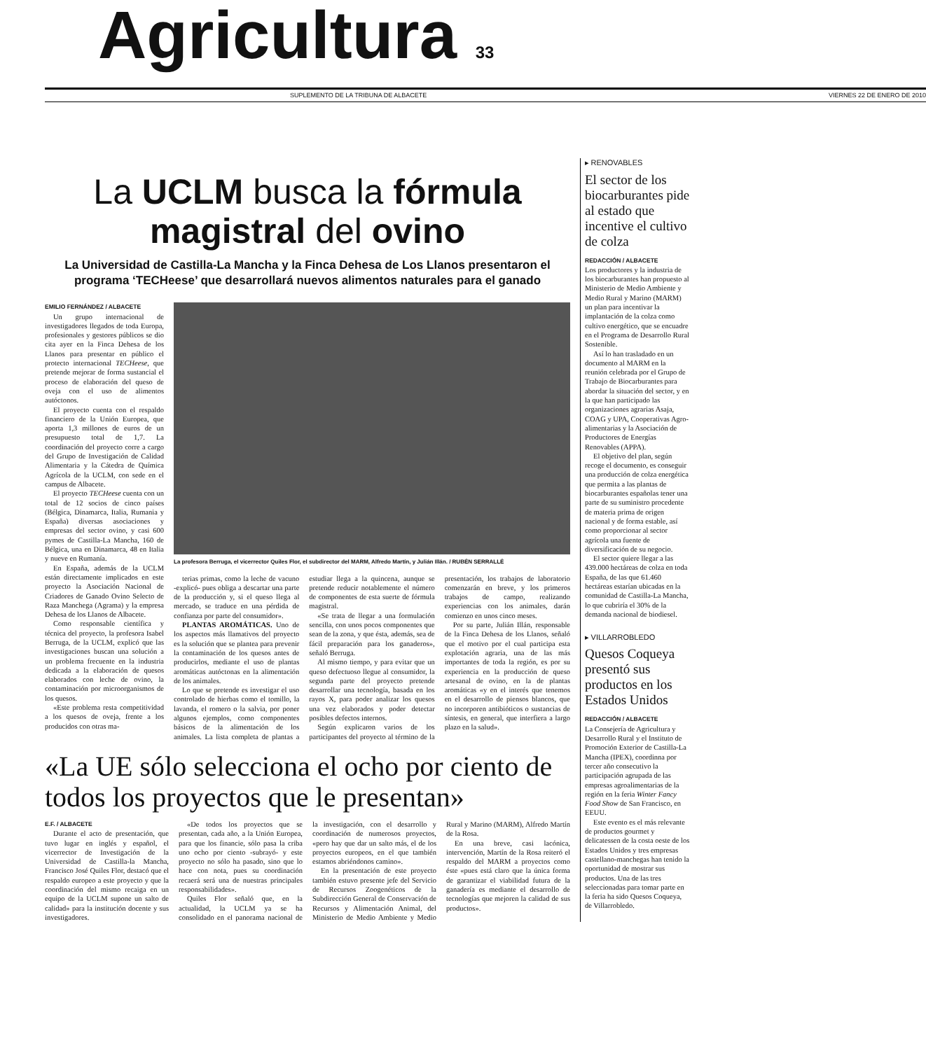Agricultura 33
SUPLEMENTO DE LA TRIBUNA DE ALBACETE VIERNES 22 DE ENERO DE 2010
La UCLM busca la fórmula magistral del ovino
La Universidad de Castilla-La Mancha y la Finca Dehesa de Los Llanos presentaron el programa ‘TECHeese’ que desarrollará nuevos alimentos naturales para el ganado
EMILIO FERNÁNDEZ / ALBACETE
Un grupo internacional de investigadores llegados de toda Europa, profesionales y gestores públicos se dio cita ayer en la Finca Dehesa de los Llanos para presentar en público el protecto internacional TECHeese, que pretende mejorar de forma sustancial el proceso de elaboración del queso de oveja con el uso de alimentos autóctonos.
El proyecto cuenta con el respaldo financiero de la Unión Europea, que aporta 1,3 millones de euros de un presupuesto total de 1,7. La coordinación del proyecto corre a cargo del Grupo de Investigación de Calidad Alimentaria y la Cátedra de Química Agrícola de la UCLM, con sede en el campus de Albacete.
El proyecto TECHeese cuenta con un total de 12 socios de cinco países (Bélgica, Dinamarca, Italia, Rumania y España) diversas asociaciones y empresas del sector ovino, y casi 600 pymes de Castilla-La Mancha, 160 de Bélgica, una en Dinamarca, 48 en Italia y nueve en Rumanía.
En España, además de la UCLM están directamente implicados en este proyecto la Asociación Nacional de Criadores de Ganado Ovino Selecto de Raza Manchega (Agrama) y la empresa Dehesa de los Llanos de Albacete.
Como responsable científica y técnica del proyecto, la profesora Isabel Berruga, de la UCLM, explicó que las investigaciones buscan una solución a un problema frecuente en la industria dedicada a la elaboración de quesos elaborados con leche de ovino, la contaminación por microorganismos de los quesos.
«Este problema resta competitividad a los quesos de oveja, frente a los producidos con otras ma-
La profesora Berruga, el vicerrector Quiles Flor, el subdirector del MARM, Alfredo Martín, y Julián Illán. / RUBÉN SERRALLÉ
terias primas, como la leche de vacuno -explicó- pues obliga a descartar una parte de la producción y, si el queso llega al mercado, se traduce en una pérdida de confianza por parte del consumidor».
PLANTAS AROMÁTICAS. Uno de los aspectos más llamativos del proyecto es la solución que se plantea para prevenir la contaminación de los quesos antes de producirlos, mediante el uso de plantas aromáticas autóctonas en la alimentación de los animales.
Lo que se pretende es investigar el uso controlado de hierbas como el tomillo, la lavanda, el romero o la salvia, por poner algunos ejemplos, como componentes básicos de la alimentación de los animales. La lista completa de plantas a estudiar llega a la quincena, aunque se pretende reducir notablemente el número de componentes de esta suerte de fórmula magistral.
«Se trata de llegar a una formulación sencilla, con unos pocos componentes que sean de la zona, y que ésta, además, sea de fácil preparación para los ganaderos», señaló Berruga.
Al mismo tiempo, y para evitar que un queso defectuoso llegue al consumidor, la segunda parte del proyecto pretende desarrollar una tecnología, basada en los rayos X, para poder analizar los quesos una vez elaborados y poder detectar posibles defectos internos.
Según explicaron varios de los participantes del proyecto al término de la presentación, los trabajos de laboratorio comenzarán en breve, y los primeros trabajos de campo, realizando experiencias con los animales, darán comienzo en unos cinco meses.
Por su parte, Julián Illán, responsable de la Finca Dehesa de los Llanos, señaló que el motivo por el cual participa esta explotación agraria, una de las más importantes de toda la región, es por su experiencia en la producción de queso artesanal de ovino, en la de plantas aromáticas «y en el interés que tenemos en el desarrollo de piensos blancos, que no incorporen antibióticos o sustancias de síntesis, en general, que interfiera a largo plazo en la salud».
«La UE sólo selecciona el ocho por ciento de todos los proyectos que le presentan»
E.F. / ALBACETE
Durante el acto de presentación, que tuvo lugar en inglés y español, el vicerrector de Investigación de la Universidad de Castilla-la Mancha, Francisco José Quiles Flor, destacó que el respaldo europeo a este proyecto y que la coordinación del mismo recaiga en un equipo de la UCLM supone un salto de calidad» para la institución docente y sus investigadores.
«De todos los proyectos que se presentan, cada año, a la Unión Europea, para que los financie, sólo pasa la criba uno ocho por ciento -subrayó- y este proyecto no sólo ha pasado, sino que lo hace con nota, pues su coordinación recaerá será una de nuestras principales responsabilidades».
Quiles Flor señaló que, en la actualidad, la UCLM ya se ha consolidado en el panorama nacional de la investigación, con el desarrollo y coordinación de numerosos proyectos, «pero hay que dar un salto más, el de los proyectos europeos, en el que también estamos abriéndonos camino».
En la presentación de este proyecto también estuvo presente jefe del Servicio de Recursos Zoogenéticos de la Subdirección General de Conservación de Recursos y Alimentación Animal, del Ministerio de Medio Ambiente y Medio Rural y Marino (MARM), Alfredo Martín de la Rosa.
En una breve, casi lacónica, intervención, Martín de la Rosa reiteró el respaldo del MARM a proyectos como éste «pues está claro que la única forma de garantizar el viabilidad futura de la ganadería es mediante el desarrollo de tecnologías que mejoren la calidad de sus productos».
▸ RENOVABLES
El sector de los biocarburantes pide al estado que incentive el cultivo de colza
REDACCIÓN / ALBACETE
Los productores y la industria de los biocarburantes han propuesto al Ministerio de Medio Ambiente y Medio Rural y Marino (MARM) un plan para incentivar la implantación de la colza como cultivo energético, que se encuadre en el Programa de Desarrollo Rural Sostenible.
Así lo han trasladado en un documento al MARM en la reunión celebrada por el Grupo de Trabajo de Biocarburantes para abordar la situación del sector, y en la que han participado las organizaciones agrarias Asaja, COAG y UPA, Cooperativas Agro-alimentarias y la Asociación de Productores de Energías Renovables (APPA).
El objetivo del plan, según recoge el documento, es conseguir una producción de colza energética que permita a las plantas de biocarburantes españolas tener una parte de su suministro procedente de materia prima de origen nacional y de forma estable, así como proporcionar al sector agrícola una fuente de diversificación de su negocio.
El sector quiere llegar a las 439.000 hectáreas de colza en toda España, de las que 61.460 hectáreas estarían ubicadas en la comunidad de Castilla-La Mancha, lo que cubriría el 30% de la demanda nacional de biodiesel.
▸ VILLARROBLEDO
Quesos Coqueya presentó sus productos en los Estados Unidos
REDACCIÓN / ALBACETE
La Consejería de Agricultura y Desarrollo Rural y el Instituto de Promoción Exterior de Castilla-La Mancha (IPEX), coordinna por tercer año consecutivo la participación agrupada de las empresas agroalimentarias de la región en la feria Winter Fancy Food Show de San Francisco, en EEUU.
Este evento es el más relevante de productos gourmet y delicatessen de la costa oeste de los Estados Unidos y tres empresas castellano-manchegas han tenido la oportunidad de mostrar sus productos. Una de las tres seleccionadas para tomar parte en la feria ha sido Quesos Coqueya, de Villarrobledo.